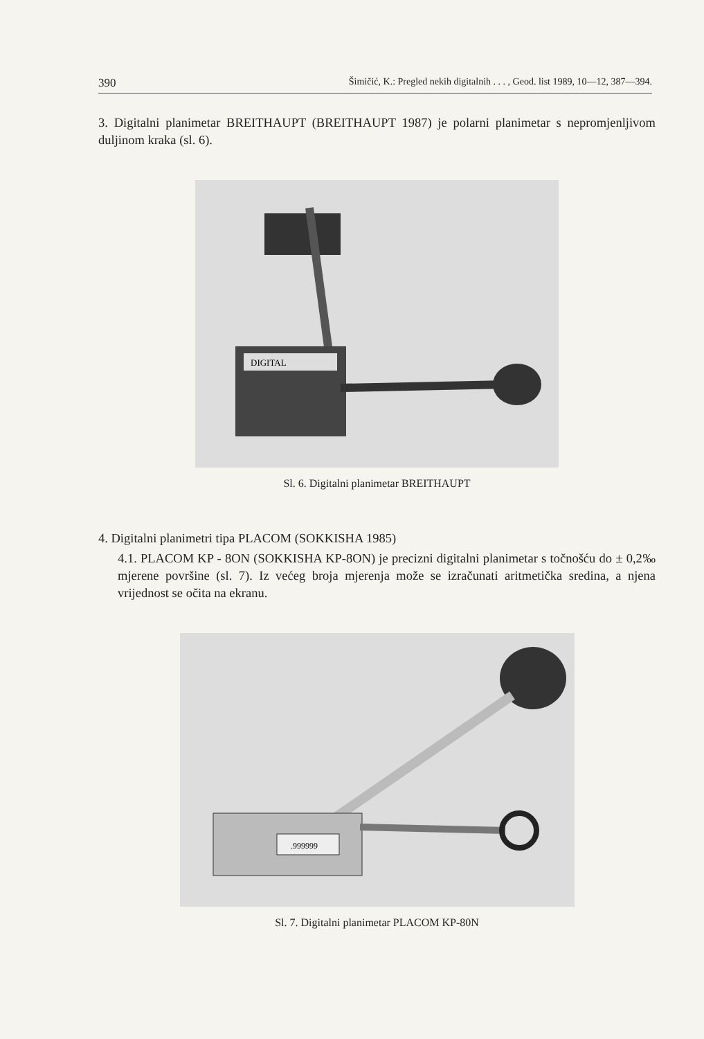390 Šimičić, K.: Pregled nekih digitalnih . . . , Geod. list 1989, 10—12, 387—394.
3. Digitalni planimetar BREITHAUPT (BREITHAUPT 1987) je polarni planimetar s nepromjenljivom duljinom kraka (sl. 6).
DIGITAL
Sl. 6. Digitalni planimetar BREITHAUPT
4. Digitalni planimetri tipa PLACOM (SOKKISHA 1985)
4.1. PLACOM KP - 8ON (SOKKISHA KP-8ON) je precizni digitalni planimetar s točnošću do ± 0,2‰ mjerene površine (sl. 7). Iz većeg broja mjerenja može se izračunati aritmetička sredina, a njena vrijednost se očita na ekranu.
.999999
Sl. 7. Digitalni planimetar PLACOM KP-80N